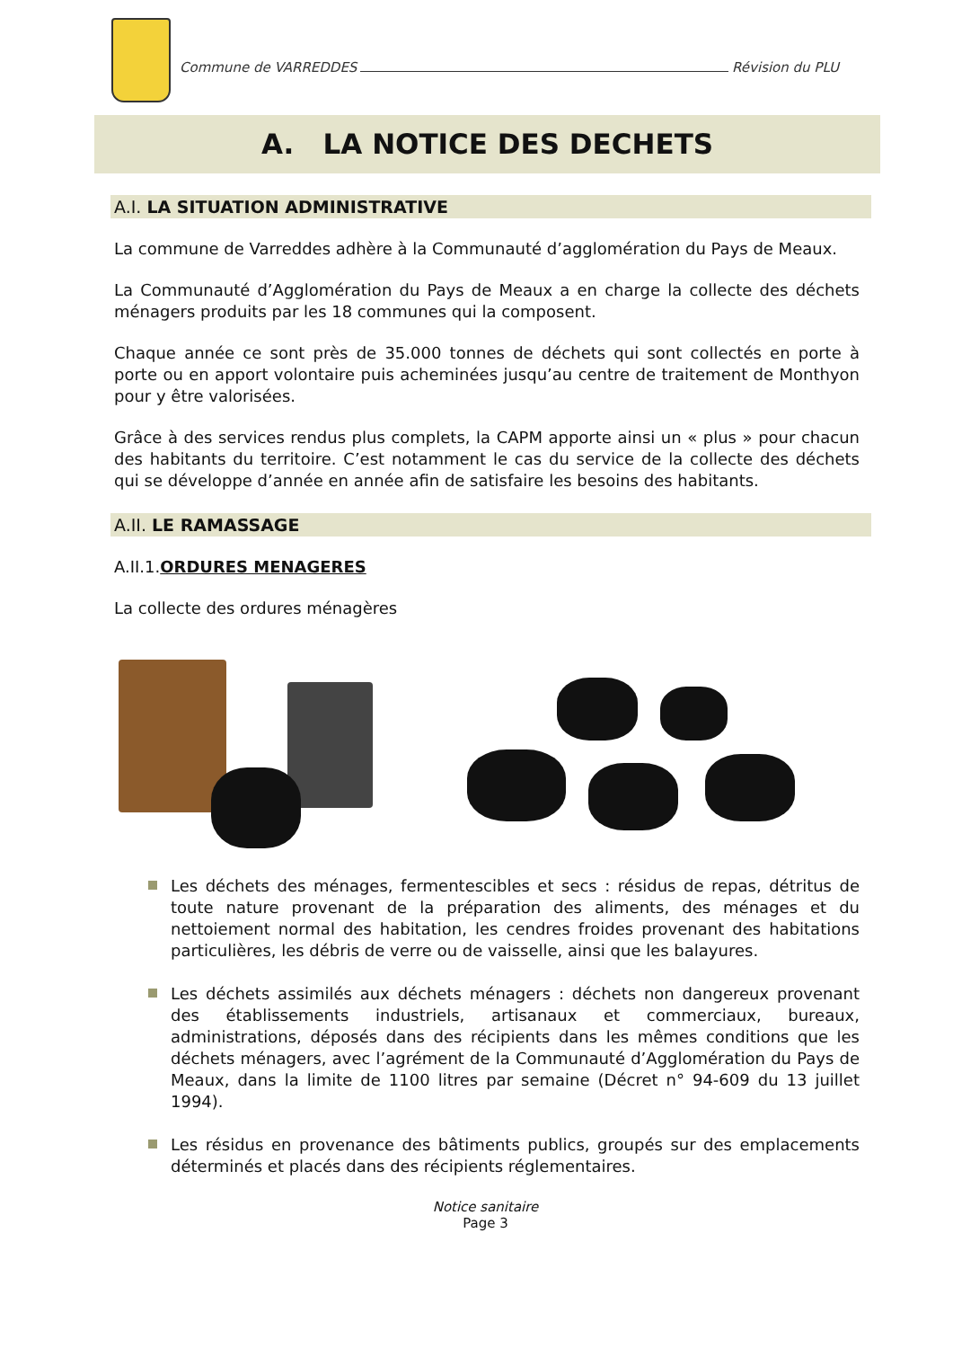Commune de VARREDDES Révision du PLU
A. LA NOTICE DES DECHETS
A.I. LA SITUATION ADMINISTRATIVE
La commune de Varreddes adhère à la Communauté d’agglomération du Pays de Meaux.
La Communauté d’Agglomération du Pays de Meaux a en charge la collecte des déchets ménagers produits par les 18 communes qui la composent.
Chaque année ce sont près de 35.000 tonnes de déchets qui sont collectés en porte à porte ou en apport volontaire puis acheminées jusqu’au centre de traitement de Monthyon pour y être valorisées.
Grâce à des services rendus plus complets, la CAPM apporte ainsi un « plus » pour chacun des habitants du territoire. C’est notamment le cas du service de la collecte des déchets qui se développe d’année en année afin de satisfaire les besoins des habitants.
A.II. LE RAMASSAGE
A.II.1.ORDURES MENAGERES
La collecte des ordures ménagères
Les déchets des ménages, fermentescibles et secs : résidus de repas, détritus de toute nature provenant de la préparation des aliments, des ménages et du nettoiement normal des habitation, les cendres froides provenant des habitations particulières, les débris de verre ou de vaisselle, ainsi que les balayures.
Les déchets assimilés aux déchets ménagers : déchets non dangereux provenant des établissements industriels, artisanaux et commerciaux, bureaux, administrations, déposés dans des récipients dans les mêmes conditions que les déchets ménagers, avec l’agrément de la Communauté d’Agglomération du Pays de Meaux, dans la limite de 1100 litres par semaine (Décret n° 94-609 du 13 juillet 1994).
Les résidus en provenance des bâtiments publics, groupés sur des emplacements déterminés et placés dans des récipients réglementaires.
Notice sanitaire
Page 3